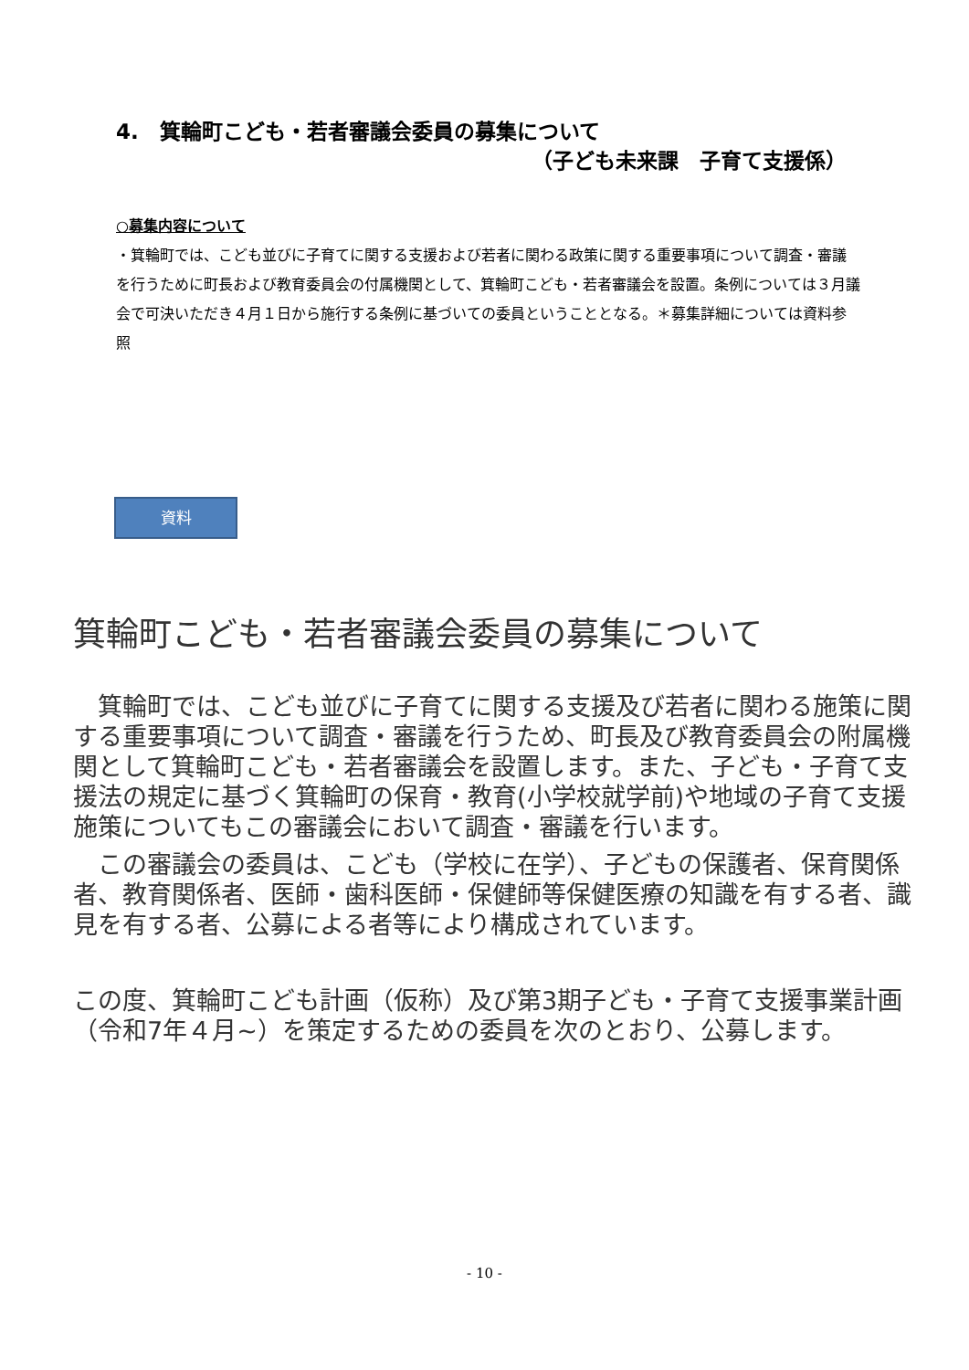4.　箕輪町こども・若者審議会委員の募集について
（子ども未来課　子育て支援係）
○募集内容について
・箕輪町では、こども並びに子育てに関する支援および若者に関わる政策に関する重要事項について調査・審議を行うために町長および教育委員会の付属機関として、箕輪町こども・若者審議会を設置。条例については３月議会で可決いただき４月１日から施行する条例に基づいての委員ということとなる。＊募集詳細については資料参照
資料
箕輪町こども・若者審議会委員の募集について
　箕輪町では、こども並びに子育てに関する支援及び若者に関わる施策に関する重要事項について調査・審議を行うため、町長及び教育委員会の附属機関として箕輪町こども・若者審議会を設置します。また、子ども・子育て支援法の規定に基づく箕輪町の保育・教育(小学校就学前)や地域の子育て支援施策についてもこの審議会において調査・審議を行います。
　この審議会の委員は、こども（学校に在学）、子どもの保護者、保育関係者、教育関係者、医師・歯科医師・保健師等保健医療の知識を有する者、識見を有する者、公募による者等により構成されています。
この度、箕輪町こども計画（仮称）及び第3期子ども・子育て支援事業計画（令和7年４月~）を策定するための委員を次のとおり、公募します。
- 10 -